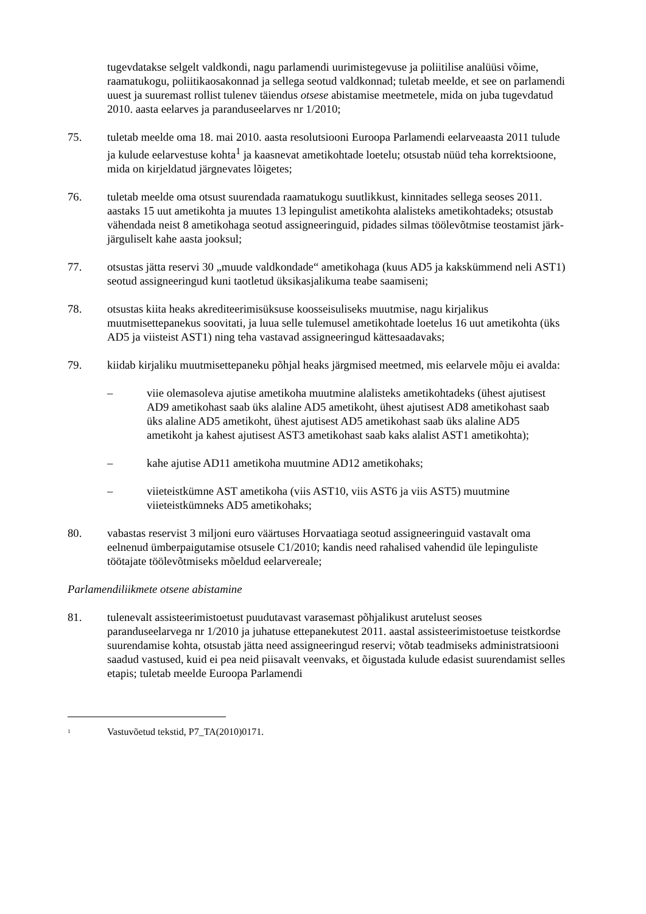tugevdatakse selgelt valdkondi, nagu parlamendi uurimistegevuse ja poliitilise analüüsi võime, raamatukogu, poliitikaosakonnad ja sellega seotud valdkonnad; tuletab meelde, et see on parlamendi uuest ja suuremast rollist tulenev täiendus otsese abistamise meetmetele, mida on juba tugevdatud 2010. aasta eelarves ja paranduseelarves nr 1/2010;
75. tuletab meelde oma 18. mai 2010. aasta resolutsiooni Euroopa Parlamendi eelarveaasta 2011 tulude ja kulude eelarvestuse kohta<sup>1</sup> ja kaasnevat ametikohtade loetelu; otsustab nüüd teha korrektsioone, mida on kirjeldatud järgnevates lõigetes;
76. tuletab meelde oma otsust suurendada raamatukogu suutlikkust, kinnitades sellega seoses 2011. aastaks 15 uut ametikohta ja muutes 13 lepingulist ametikohta alalisteks ametikohtadeks; otsustab vähendada neist 8 ametikohaga seotud assigneeringuid, pidades silmas töölevõtmise teostamist järk-järguliselt kahe aasta jooksul;
77. otsustas jätta reservi 30 „muude valdkondade“ ametikohaga (kuus AD5 ja kakskümmend neli AST1) seotud assigneeringud kuni taotletud üksikasjalikuma teabe saamiseni;
78. otsustas kiita heaks akrediteerimisüksuse koosseisuliseks muutmise, nagu kirjalikus muutmisettepanekus soovitati, ja luua selle tulemusel ametikohtade loetelus 16 uut ametikohta (üks AD5 ja viisteist AST1) ning teha vastavad assigneeringud kättesaadavaks;
79. kiidab kirjaliku muutmisettepaneku põhjal heaks järgmised meetmed, mis eelarvele mõju ei avalda:
– viie olemasoleva ajutise ametikoha muutmine alalisteks ametikohtadeks (ühest ajutisest AD9 ametikohast saab üks alaline AD5 ametikoht, ühest ajutisest AD8 ametikohast saab üks alaline AD5 ametikoht, ühest ajutisest AD5 ametikohast saab üks alaline AD5 ametikoht ja kahest ajutisest AST3 ametikohast saab kaks alalist AST1 ametikohta);
– kahe ajutise AD11 ametikoha muutmine AD12 ametikohaks;
– viieteistkümne AST ametikoha (viis AST10, viis AST6 ja viis AST5) muutmine viieteistkümneks AD5 ametikohaks;
80. vabastas reservist 3 miljoni euro väärtuses Horvaatiaga seotud assigneeringuid vastavalt oma eelnenud ümberpaigutamise otsusele C1/2010; kandis need rahalised vahendid üle lepinguliste töötajate töölevõtmiseks mõeldud eelarvereale;
Parlamendiliikmete otsene abistamine
81. tulenevalt assisteerimistoetust puudutavast varasemast põhjalikust arutelust seoses paranduseelarvega nr 1/2010 ja juhatuse ettepanekutest 2011. aastal assisteerimistoetuse teistkordse suurendamise kohta, otsustab jätta need assigneeringud reservi; võtab teadmiseks administratsiooni saadud vastused, kuid ei pea neid piisavalt veenvaks, et õigustada kulude edasist suurendamist selles etapis; tuletab meelde Euroopa Parlamendi
<sup>1</sup>
Vastuvõetud tekstid, P7_TA(2010)0171.